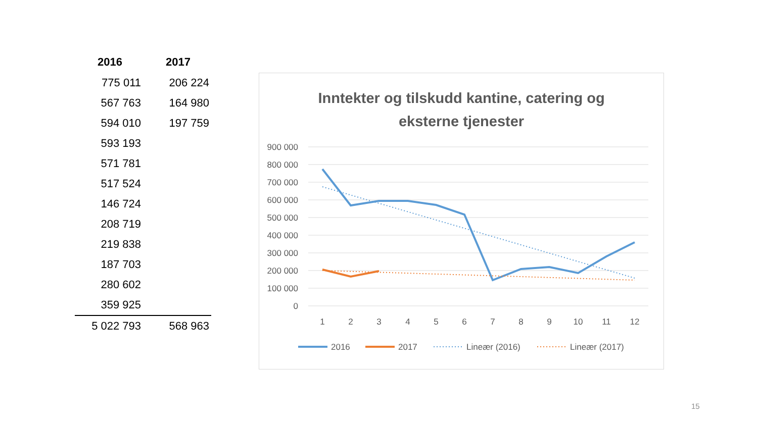| 2016 | 2017 |
| --- | --- |
| 775 011 | 206 224 |
| 567 763 | 164 980 |
| 594 010 | 197 759 |
| 593 193 | |
| 571 781 | |
| 517 524 | |
| 146 724 | |
| 208 719 | |
| 219 838 | |
| 187 703 | |
| 280 602 | |
| 359 925 | |
| 5 022 793 | 568 963 |
Inntekter og tilskudd kantine, catering og
eksterne tjenester
900 000
800 000
700 000
600 000
500 000
400 000
300 000
200 000
100 000
0
1
2
3
4
5
6
7
8
9
10
11
12
2016
2017
Lineær (2016)
Lineær (2017)
15